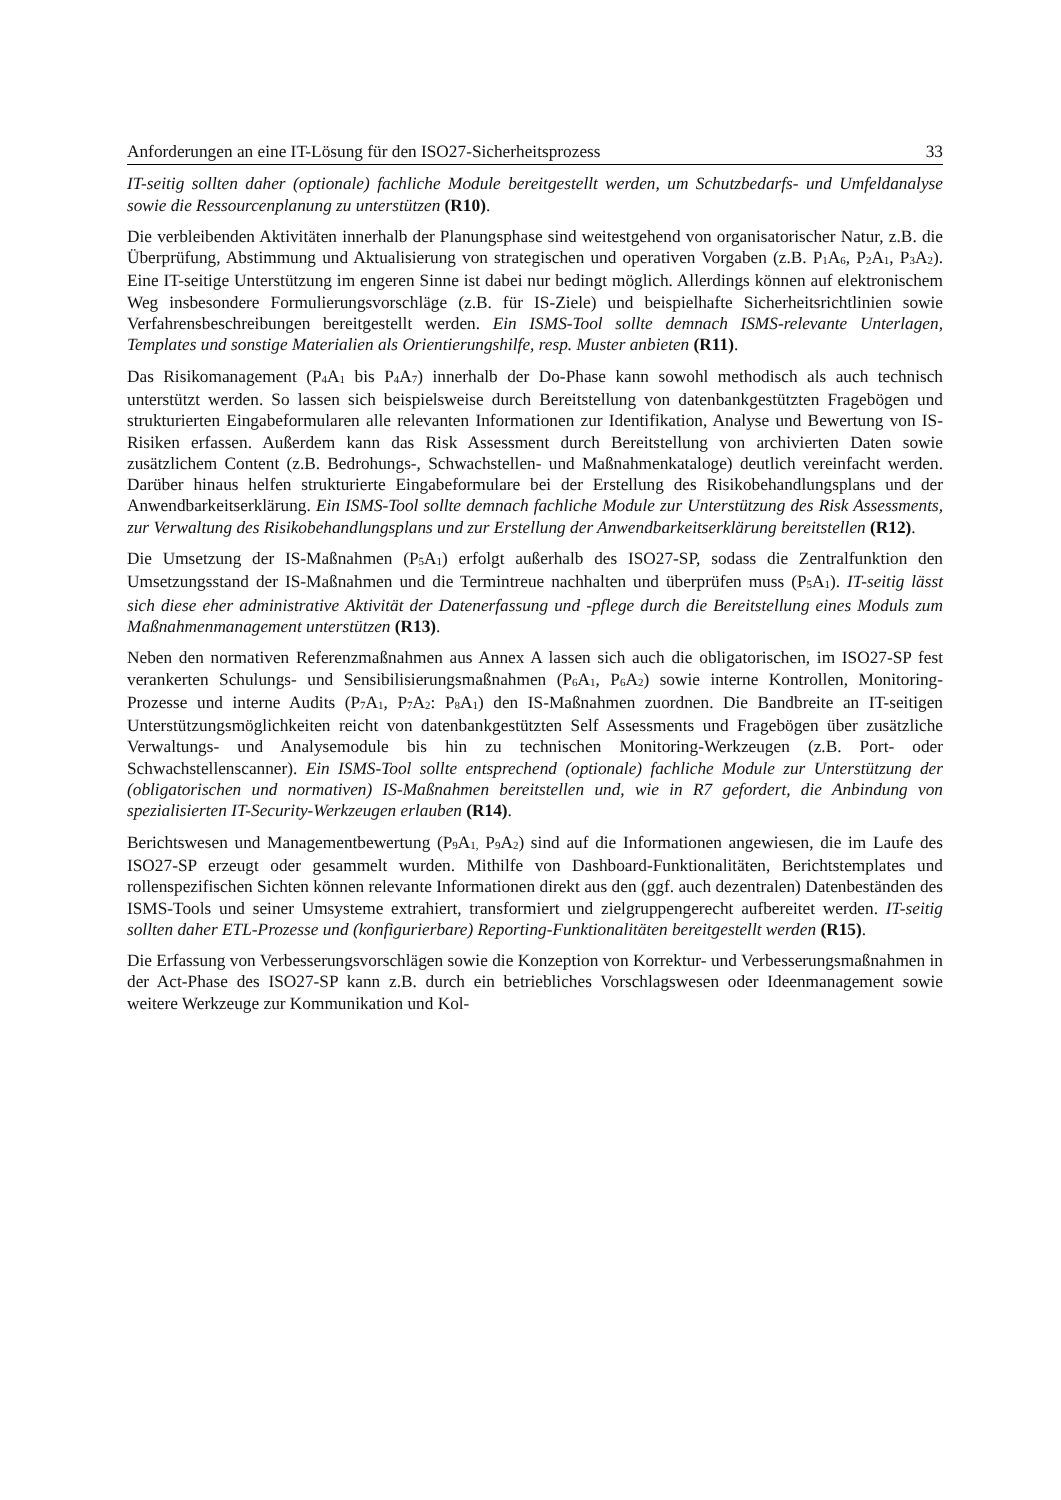Anforderungen an eine IT-Lösung für den ISO27-Sicherheitsprozess 33
IT-seitig sollten daher (optionale) fachliche Module bereitgestellt werden, um Schutzbedarfs- und Umfeldanalyse sowie die Ressourcenplanung zu unterstützen (R10).
Die verbleibenden Aktivitäten innerhalb der Planungsphase sind weitestgehend von organisatorischer Natur, z.B. die Überprüfung, Abstimmung und Aktualisierung von strategischen und operativen Vorgaben (z.B. P<sub>1</sub>A<sub>6</sub>, P<sub>2</sub>A<sub>1</sub>, P<sub>3</sub>A<sub>2</sub>). Eine IT-seitige Unterstützung im engeren Sinne ist dabei nur bedingt möglich. Allerdings können auf elektronischem Weg insbesondere Formulierungsvorschläge (z.B. für IS-Ziele) und beispielhafte Sicherheitsrichtlinien sowie Verfahrensbeschreibungen bereitgestellt werden. Ein ISMS-Tool sollte demnach ISMS-relevante Unterlagen, Templates und sonstige Materialien als Orientierungshilfe, resp. Muster anbieten (R11).
Das Risikomanagement (P<sub>4</sub>A<sub>1</sub> bis P<sub>4</sub>A<sub>7</sub>) innerhalb der Do-Phase kann sowohl methodisch als auch technisch unterstützt werden. So lassen sich beispielsweise durch Bereitstellung von datenbankgestützten Fragebögen und strukturierten Eingabeformularen alle relevanten Informationen zur Identifikation, Analyse und Bewertung von IS-Risiken erfassen. Außerdem kann das Risk Assessment durch Bereitstellung von archivierten Daten sowie zusätzlichem Content (z.B. Bedrohungs-, Schwachstellen- und Maßnahmenkataloge) deutlich vereinfacht werden. Darüber hinaus helfen strukturierte Eingabeformulare bei der Erstellung des Risikobehandlungsplans und der Anwendbarkeitserklärung. Ein ISMS-Tool sollte demnach fachliche Module zur Unterstützung des Risk Assessments, zur Verwaltung des Risikobehandlungsplans und zur Erstellung der Anwendbarkeitserklärung bereitstellen (R12).
Die Umsetzung der IS-Maßnahmen (P<sub>5</sub>A<sub>1</sub>) erfolgt außerhalb des ISO27-SP, sodass die Zentralfunktion den Umsetzungsstand der IS-Maßnahmen und die Termintreue nachhalten und überprüfen muss (P<sub>5</sub>A<sub>1</sub>). IT-seitig lässt sich diese eher administrative Aktivität der Datenerfassung und -pflege durch die Bereitstellung eines Moduls zum Maßnahmenmanagement unterstützen (R13).
Neben den normativen Referenzmaßnahmen aus Annex A lassen sich auch die obligatorischen, im ISO27-SP fest verankerten Schulungs- und Sensibilisierungsmaßnahmen (P<sub>6</sub>A<sub>1</sub>, P<sub>6</sub>A<sub>2</sub>) sowie interne Kontrollen, Monitoring-Prozesse und interne Audits (P<sub>7</sub>A<sub>1</sub>, P<sub>7</sub>A<sub>2</sub>: P<sub>8</sub>A<sub>1</sub>) den IS-Maßnahmen zuordnen. Die Bandbreite an IT-seitigen Unterstützungsmöglichkeiten reicht von datenbankgestützten Self Assessments und Fragebögen über zusätzliche Verwaltungs- und Analysemodule bis hin zu technischen Monitoring-Werkzeugen (z.B. Port- oder Schwachstellenscanner). Ein ISMS-Tool sollte entsprechend (optionale) fachliche Module zur Unterstützung der (obligatorischen und normativen) IS-Maßnahmen bereitstellen und, wie in R7 gefordert, die Anbindung von spezialisierten IT-Security-Werkzeugen erlauben (R14).
Berichtswesen und Managementbewertung (P<sub>9</sub>A<sub>1,</sub> P<sub>9</sub>A<sub>2</sub>) sind auf die Informationen angewiesen, die im Laufe des ISO27-SP erzeugt oder gesammelt wurden. Mithilfe von Dashboard-Funktionalitäten, Berichtstemplates und rollenspezifischen Sichten können relevante Informationen direkt aus den (ggf. auch dezentralen) Datenbeständen des ISMS-Tools und seiner Umsysteme extrahiert, transformiert und zielgruppengerecht aufbereitet werden. IT-seitig sollten daher ETL-Prozesse und (konfigurierbare) Reporting-Funktionalitäten bereitgestellt werden (R15).
Die Erfassung von Verbesserungsvorschlägen sowie die Konzeption von Korrektur- und Verbesserungsmaßnahmen in der Act-Phase des ISO27-SP kann z.B. durch ein betriebliches Vorschlagswesen oder Ideenmanagement sowie weitere Werkzeuge zur Kommunikation und Kol-